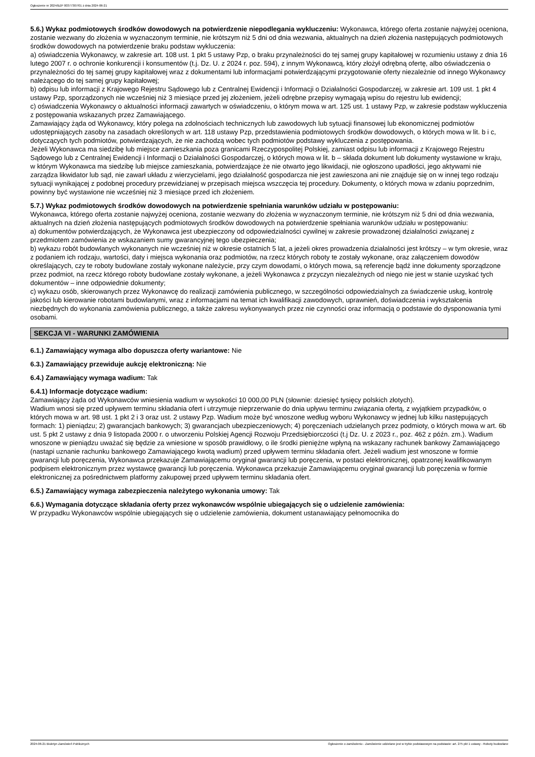Ogłoszenie nr 2024/BZP 00377307/01 z dnia 2024-06-21
5.6.) Wykaz podmiotowych środków dowodowych na potwierdzenie niepodlegania wykluczeniu: Wykonawca, którego oferta zostanie najwyżej oceniona, zostanie wezwany do złożenia w wyznaczonym terminie, nie krótszym niż 5 dni od dnia wezwania, aktualnych na dzień złożenia następujących podmiotowych środków dowodowych na potwierdzenie braku podstaw wykluczenia:
a) oświadczenia Wykonawcy, w zakresie art. 108 ust. 1 pkt 5 ustawy Pzp, o braku przynależności do tej samej grupy kapitałowej w rozumieniu ustawy z dnia 16 lutego 2007 r. o ochronie konkurencji i konsumentów (t.j. Dz. U. z 2024 r. poz. 594), z innym Wykonawcą, który złożył odrębną ofertę, albo oświadczenia o przynależności do tej samej grupy kapitałowej wraz z dokumentami lub informacjami potwierdzającymi przygotowanie oferty niezależnie od innego Wykonawcy należącego do tej samej grupy kapitałowej;
b) odpisu lub informacji z Krajowego Rejestru Sądowego lub z Centralnej Ewidencji i Informacji o Działalności Gospodarczej, w zakresie art. 109 ust. 1 pkt 4 ustawy Pzp, sporządzonych nie wcześniej niż 3 miesiące przed jej złożeniem, jeżeli odrębne przepisy wymagają wpisu do rejestru lub ewidencji;
c) oświadczenia Wykonawcy o aktualności informacji zawartych w oświadczeniu, o którym mowa w art. 125 ust. 1 ustawy Pzp, w zakresie podstaw wykluczenia z postępowania wskazanych przez Zamawiającego.
Zamawiający żąda od Wykonawcy, który polega na zdolnościach technicznych lub zawodowych lub sytuacji finansowej lub ekonomicznej podmiotów udostępniających zasoby na zasadach określonych w art. 118 ustawy Pzp, przedstawienia podmiotowych środków dowodowych, o których mowa w lit. b i c, dotyczących tych podmiotów, potwierdzających, że nie zachodzą wobec tych podmiotów podstawy wykluczenia z postępowania.
Jeżeli Wykonawca ma siedzibę lub miejsce zamieszkania poza granicami Rzeczypospolitej Polskiej, zamiast odpisu lub informacji z Krajowego Rejestru Sądowego lub z Centralnej Ewidencji i Informacji o Działalności Gospodarczej, o których mowa w lit. b – składa dokument lub dokumenty wystawione w kraju, w którym Wykonawca ma siedzibę lub miejsce zamieszkania, potwierdzające że nie otwarto jego likwidacji, nie ogłoszono upadłości, jego aktywami nie zarządza likwidator lub sąd, nie zawarł układu z wierzycielami, jego działalność gospodarcza nie jest zawieszona ani nie znajduje się on w innej tego rodzaju sytuacji wynikającej z podobnej procedury przewidzianej w przepisach miejsca wszczęcia tej procedury. Dokumenty, o których mowa w zdaniu poprzednim, powinny być wystawione nie wcześniej niż 3 miesiące przed ich złożeniem.
5.7.) Wykaz podmiotowych środków dowodowych na potwierdzenie spełniania warunków udziału w postępowaniu:
Wykonawca, którego oferta zostanie najwyżej oceniona, zostanie wezwany do złożenia w wyznaczonym terminie, nie krótszym niż 5 dni od dnia wezwania, aktualnych na dzień złożenia następujących podmiotowych środków dowodowych na potwierdzenie spełniania warunków udziału w postępowaniu:
a) dokumentów potwierdzających, że Wykonawca jest ubezpieczony od odpowiedzialności cywilnej w zakresie prowadzonej działalności związanej z przedmiotem zamówienia ze wskazaniem sumy gwarancyjnej tego ubezpieczenia;
b) wykazu robót budowlanych wykonanych nie wcześniej niż w okresie ostatnich 5 lat, a jeżeli okres prowadzenia działalności jest krótszy – w tym okresie, wraz z podaniem ich rodzaju, wartości, daty i miejsca wykonania oraz podmiotów, na rzecz których roboty te zostały wykonane, oraz załączeniem dowodów określających, czy te roboty budowlane zostały wykonane należycie, przy czym dowodami, o których mowa, są referencje bądź inne dokumenty sporządzone przez podmiot, na rzecz którego roboty budowlane zostały wykonane, a jeżeli Wykonawca z przyczyn niezależnych od niego nie jest w stanie uzyskać tych dokumentów – inne odpowiednie dokumenty;
c) wykazu osób, skierowanych przez Wykonawcę do realizacji zamówienia publicznego, w szczególności odpowiedzialnych za świadczenie usług, kontrolę jakości lub kierowanie robotami budowlanymi, wraz z informacjami na temat ich kwalifikacji zawodowych, uprawnień, doświadczenia i wykształcenia niezbędnych do wykonania zamówienia publicznego, a także zakresu wykonywanych przez nie czynności oraz informacją o podstawie do dysponowania tymi osobami.
SEKCJA VI - WARUNKI ZAMÓWIENIA
6.1.) Zamawiający wymaga albo dopuszcza oferty wariantowe: Nie
6.3.) Zamawiający przewiduje aukcję elektroniczną: Nie
6.4.) Zamawiający wymaga wadium: Tak
6.4.1) Informacje dotyczące wadium:
Zamawiający żąda od Wykonawców wniesienia wadium w wysokości 10 000,00 PLN (słownie: dziesięć tysięcy polskich złotych).
Wadium wnosi się przed upływem terminu składania ofert i utrzymuje nieprzerwanie do dnia upływu terminu związania ofertą, z wyjątkiem przypadków, o których mowa w art. 98 ust. 1 pkt 2 i 3 oraz ust. 2 ustawy Pzp. Wadium może być wnoszone według wyboru Wykonawcy w jednej lub kilku następujących formach: 1) pieniądzu; 2) gwarancjach bankowych; 3) gwarancjach ubezpieczeniowych; 4) poręczeniach udzielanych przez podmioty, o których mowa w art. 6b ust. 5 pkt 2 ustawy z dnia 9 listopada 2000 r. o utworzeniu Polskiej Agencji Rozwoju Przedsiębiorczości (t.j Dz. U. z 2023 r., poz. 462 z późn. zm.). Wadium wnoszone w pieniądzu uważać się będzie za wniesione w sposób prawidłowy, o ile środki pieniężne wpłyną na wskazany rachunek bankowy Zamawiającego (nastąpi uznanie rachunku bankowego Zamawiającego kwotą wadium) przed upływem terminu składania ofert. Jeżeli wadium jest wnoszone w formie gwarancji lub poręczenia, Wykonawca przekazuje Zamawiającemu oryginał gwarancji lub poręczenia, w postaci elektronicznej, opatrzonej kwalifikowanym podpisem elektronicznym przez wystawcę gwarancji lub poręczenia. Wykonawca przekazuje Zamawiającemu oryginał gwarancji lub poręczenia w formie elektronicznej za pośrednictwem platformy zakupowej przed upływem terminu składania ofert.
6.5.) Zamawiający wymaga zabezpieczenia należytego wykonania umowy: Tak
6.6.) Wymagania dotyczące składania oferty przez wykonawców wspólnie ubiegających się o udzielenie zamówienia:
W przypadku Wykonawców wspólnie ubiegających się o udzielenie zamówienia, dokument ustanawiający pełnomocnika do
2024-06-21 Biuletyn Zamówień Publicznych Ogłoszenie o zamówieniu - Zamówienie udzielane jest w trybie podstawowym na podstawie: art. 275 pkt 1 ustawy - Roboty budowlane